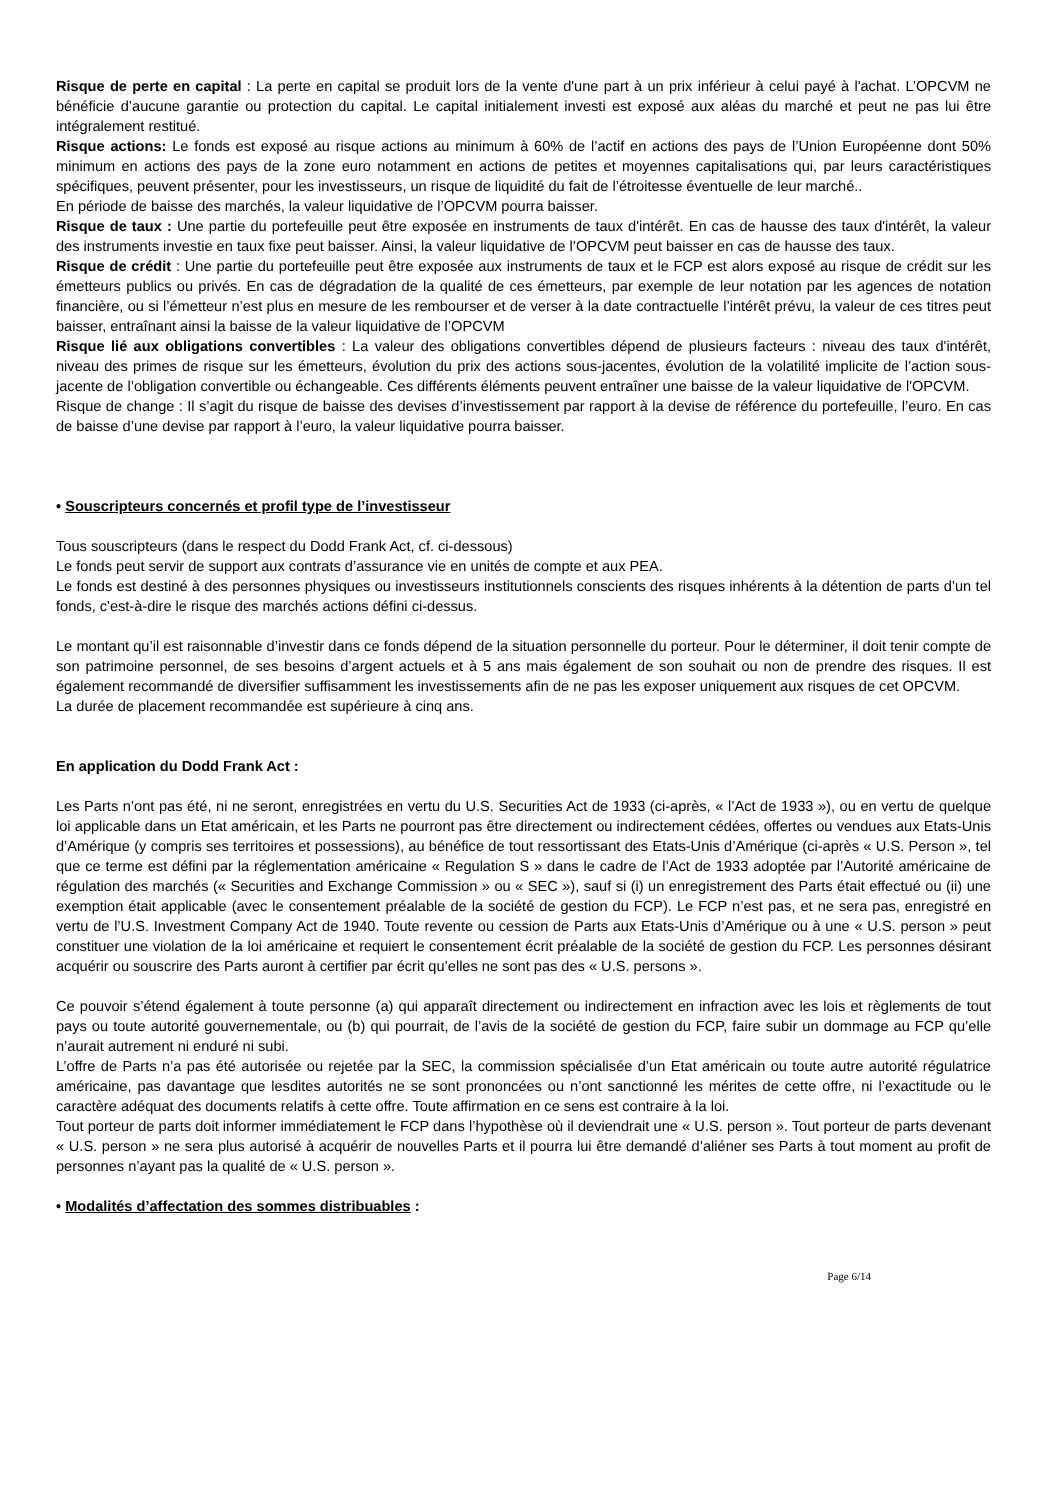Risque de perte en capital : La perte en capital se produit lors de la vente d'une part à un prix inférieur à celui payé à l'achat. L’OPCVM ne bénéficie d’aucune garantie ou protection du capital. Le capital initialement investi est exposé aux aléas du marché et peut ne pas lui être intégralement restitué.
Risque actions: Le fonds est exposé au risque actions au minimum à 60% de l’actif en actions des pays de l’Union Européenne dont 50% minimum en actions des pays de la zone euro notamment en actions de petites et moyennes capitalisations qui, par leurs caractéristiques spécifiques, peuvent présenter, pour les investisseurs, un risque de liquidité du fait de l’étroitesse éventuelle de leur marché..
En période de baisse des marchés, la valeur liquidative de l’OPCVM pourra baisser.
Risque de taux : Une partie du portefeuille peut être exposée en instruments de taux d'intérêt. En cas de hausse des taux d'intérêt, la valeur des instruments investie en taux fixe peut baisser. Ainsi, la valeur liquidative de l’OPCVM peut baisser en cas de hausse des taux.
Risque de crédit : Une partie du portefeuille peut être exposée aux instruments de taux et le FCP est alors exposé au risque de crédit sur les émetteurs publics ou privés. En cas de dégradation de la qualité de ces émetteurs, par exemple de leur notation par les agences de notation financière, ou si l’émetteur n’est plus en mesure de les rembourser et de verser à la date contractuelle l’intérêt prévu, la valeur de ces titres peut baisser, entraînant ainsi la baisse de la valeur liquidative de l’OPCVM
Risque lié aux obligations convertibles : La valeur des obligations convertibles dépend de plusieurs facteurs : niveau des taux d'intérêt, niveau des primes de risque sur les émetteurs, évolution du prix des actions sous-jacentes, évolution de la volatilité implicite de l’action sous-jacente de l’obligation convertible ou échangeable. Ces différents éléments peuvent entraîner une baisse de la valeur liquidative de l'OPCVM.
Risque de change : Il s’agit du risque de baisse des devises d’investissement par rapport à la devise de référence du portefeuille, l’euro. En cas de baisse d’une devise par rapport à l’euro, la valeur liquidative pourra baisser.
• Souscripteurs concernés et profil type de l’investisseur
Tous souscripteurs (dans le respect du Dodd Frank Act, cf. ci-dessous)
Le fonds peut servir de support aux contrats d’assurance vie en unités de compte et aux PEA.
Le fonds est destiné à des personnes physiques ou investisseurs institutionnels conscients des risques inhérents à la détention de parts d’un tel fonds, c'est-à-dire le risque des marchés actions défini ci-dessus.
Le montant qu’il est raisonnable d’investir dans ce fonds dépend de la situation personnelle du porteur. Pour le déterminer, il doit tenir compte de son patrimoine personnel, de ses besoins d’argent actuels et à 5 ans mais également de son souhait ou non de prendre des risques. Il est également recommandé de diversifier suffisamment les investissements afin de ne pas les exposer uniquement aux risques de cet OPCVM.
La durée de placement recommandée est supérieure à cinq ans.
En application du Dodd Frank Act :
Les Parts n’ont pas été, ni ne seront, enregistrées en vertu du U.S. Securities Act de 1933 (ci-après, « l’Act de 1933 »), ou en vertu de quelque loi applicable dans un Etat américain, et les Parts ne pourront pas être directement ou indirectement cédées, offertes ou vendues aux Etats-Unis d’Amérique (y compris ses territoires et possessions), au bénéfice de tout ressortissant des Etats-Unis d’Amérique (ci-après « U.S. Person », tel que ce terme est défini par la réglementation américaine « Regulation S » dans le cadre de l’Act de 1933 adoptée par l’Autorité américaine de régulation des marchés (« Securities and Exchange Commission » ou « SEC »), sauf si (i) un enregistrement des Parts était effectué ou (ii) une exemption était applicable (avec le consentement préalable de la société de gestion du FCP). Le FCP n’est pas, et ne sera pas, enregistré en vertu de l’U.S. Investment Company Act de 1940. Toute revente ou cession de Parts aux Etats-Unis d’Amérique ou à une « U.S. person » peut constituer une violation de la loi américaine et requiert le consentement écrit préalable de la société de gestion du FCP. Les personnes désirant acquérir ou souscrire des Parts auront à certifier par écrit qu’elles ne sont pas des « U.S. persons ».
Ce pouvoir s’étend également à toute personne (a) qui apparaît directement ou indirectement en infraction avec les lois et règlements de tout pays ou toute autorité gouvernementale, ou (b) qui pourrait, de l’avis de la société de gestion du FCP, faire subir un dommage au FCP qu’elle n’aurait autrement ni enduré ni subi.
L’offre de Parts n’a pas été autorisée ou rejetée par la SEC, la commission spécialisée d’un Etat américain ou toute autre autorité régulatrice américaine, pas davantage que lesdites autorités ne se sont prononcées ou n’ont sanctionné les mérites de cette offre, ni l’exactitude ou le caractère adéquat des documents relatifs à cette offre. Toute affirmation en ce sens est contraire à la loi.
Tout porteur de parts doit informer immédiatement le FCP dans l’hypothèse où il deviendrait une « U.S. person ». Tout porteur de parts devenant « U.S. person » ne sera plus autorisé à acquérir de nouvelles Parts et il pourra lui être demandé d’aliéner ses Parts à tout moment au profit de personnes n’ayant pas la qualité de « U.S. person ».
• Modalités d’affectation des sommes distribuables :
Page 6/14